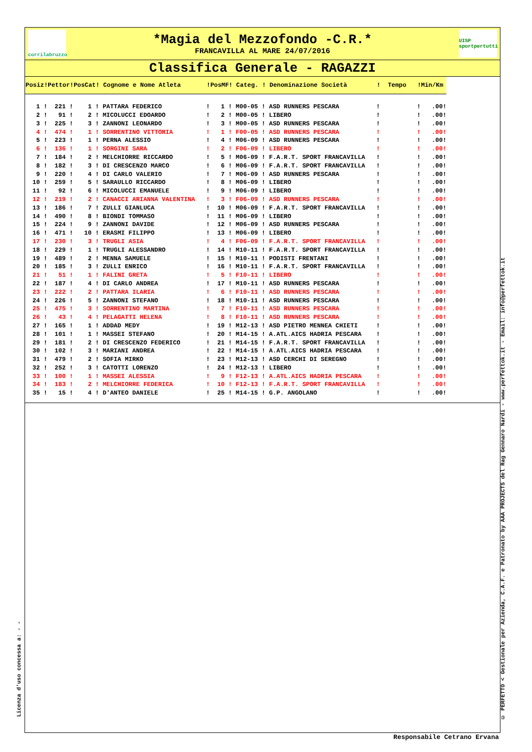corrilabruzzo
*Magia del Mezzofondo -C.R.*
FRANCAVILLA AL MARE 24/07/2016
UISP sportpertutti
Classifica Generale - RAGAZZI
| Posiz!Pettor!PosCat! Cognome e Nome Atleta !PosMF! Categ. ! Denominazione Società ! Tempo !Min/Km |
| --- |
| 1 ! 221 ! 1 ! PATTARA FEDERICO ! 1 ! M00-05 ! ASD RUNNERS PESCARA ! ! .00! |
| 2 ! 91 ! 2 ! MICOLUCCI EDOARDO ! 2 ! M00-05 ! LIBERO ! ! .00! |
| 3 ! 225 ! 3 ! ZANNONI LEONARDO ! 3 ! M00-05 ! ASD RUNNERS PESCARA ! ! .00! |
| 4 ! 474 ! 1 ! SORRENTINO VITTORIA ! 1 ! F00-05 ! ASD RUNNERS PESCARA ! ! .00! |
| 5 ! 223 ! 1 ! PERNA ALESSIO ! 4 ! M06-09 ! ASD RUNNERS PESCARA ! ! .00! |
| 6 ! 136 ! 1 ! SORGINI SARA ! 2 ! F06-09 ! LIBERO ! ! .00! |
| 7 ! 184 ! 2 ! MELCHIORRE RICCARDO ! 5 ! M06-09 ! F.A.R.T. SPORT FRANCAVILLA ! ! .00! |
| 8 ! 182 ! 3 ! DI CRESCENZO MARCO ! 6 ! M06-09 ! F.A.R.T. SPORT FRANCAVILLA ! ! .00! |
| 9 ! 220 ! 4 ! DI CARLO VALERIO ! 7 ! M06-09 ! ASD RUNNERS PESCARA ! ! .00! |
| 10 ! 259 ! 5 ! SARAULLO RICCARDO ! 8 ! M06-09 ! LIBERO ! ! .00! |
| 11 ! 92 ! 6 ! MICOLUCCI EMANUELE ! 9 ! M06-09 ! LIBERO ! ! .00! |
| 12 ! 219 ! 2 ! CANACCI ARIANNA VALENTINA ! 3 ! F06-09 ! ASD RUNNERS PESCARA ! ! .00! |
| 13 ! 186 ! 7 ! ZULLI GIANLUCA ! 10 ! M06-09 ! F.A.R.T. SPORT FRANCAVILLA ! ! .00! |
| 14 ! 490 ! 8 ! BIONDI TOMMASO ! 11 ! M06-09 ! LIBERO ! ! .00! |
| 15 ! 224 ! 9 ! ZANNONI DAVIDE ! 12 ! M06-09 ! ASD RUNNERS PESCARA ! ! .00! |
| 16 ! 471 ! 10 ! ERASMI FILIPPO ! 13 ! M06-09 ! LIBERO ! ! .00! |
| 17 ! 230 ! 3 ! TRUGLI ASIA ! 4 ! F06-09 ! F.A.R.T. SPORT FRANCAVILLA ! ! .00! |
| 18 ! 229 ! 1 ! TRUGLI ALESSANDRO ! 14 ! M10-11 ! F.A.R.T. SPORT FRANCAVILLA ! ! .00! |
| 19 ! 489 ! 2 ! MENNA SAMUELE ! 15 ! M10-11 ! PODISTI FRENTANI ! ! .00! |
| 20 ! 185 ! 3 ! ZULLI ENRICO ! 16 ! M10-11 ! F.A.R.T. SPORT FRANCAVILLA ! ! .00! |
| 21 ! 51 ! 1 ! FALINI GRETA ! 5 ! F10-11 ! LIBERO ! ! .00! |
| 22 ! 187 ! 4 ! DI CARLO ANDREA ! 17 ! M10-11 ! ASD RUNNERS PESCARA ! ! .00! |
| 23 ! 222 ! 2 ! PATTARA ILARIA ! 6 ! F10-11 ! ASD RUNNERS PESCARA ! ! .00! |
| 24 ! 226 ! 5 ! ZANNONI STEFANO ! 18 ! M10-11 ! ASD RUNNERS PESCARA ! ! .00! |
| 25 ! 475 ! 3 ! SORRENTINO MARTINA ! 7 ! F10-11 ! ASD RUNNERS PESCARA ! ! .00! |
| 26 ! 43 ! 4 ! PELAGATTI HELENA ! 8 ! F10-11 ! ASD RUNNERS PESCARA ! ! .00! |
| 27 ! 165 ! 1 ! ADDAD MEDY ! 19 ! M12-13 ! ASD PIETRO MENNEA CHIETI ! ! .00! |
| 28 ! 101 ! 1 ! MASSEI STEFANO ! 20 ! M14-15 ! A.ATL.AICS HADRIA PESCARA ! ! .00! |
| 29 ! 181 ! 2 ! DI CRESCENZO FEDERICO ! 21 ! M14-15 ! F.A.R.T. SPORT FRANCAVILLA ! ! .00! |
| 30 ! 102 ! 3 ! MARIANI ANDREA ! 22 ! M14-15 ! A.ATL.AICS HADRIA PESCARA ! ! .00! |
| 31 ! 479 ! 2 ! SOFIA MIRKO ! 23 ! M12-13 ! ASD CERCHI DI SEREGNO ! ! .00! |
| 32 ! 252 ! 3 ! CATOTTI LORENZO ! 24 ! M12-13 ! LIBERO ! ! .00! |
| 33 ! 100 ! 1 ! MASSEI ALESSIA ! 9 ! F12-13 ! A.ATL.AICS HADRIA PESCARA ! ! .00! |
| 34 ! 183 ! 2 ! MELCHIORRE FEDERICA ! 10 ! F12-13 ! F.A.R.T. SPORT FRANCAVILLA ! ! .00! |
| 35 ! 15 ! 4 ! D'ANTEO DANIELE ! 25 ! M14-15 ! G.P. ANGOLANO ! ! .00! |
Licenza d'uso concessa a: - -
© PERFETTO < Gestionale per Azienda, C.A.F. e Patronato by AAA PROJECTS del Rag Gennaro Nardi - www.perfettok.it - Email: info@perfettok.it
Responsabile Cetrano Ervana